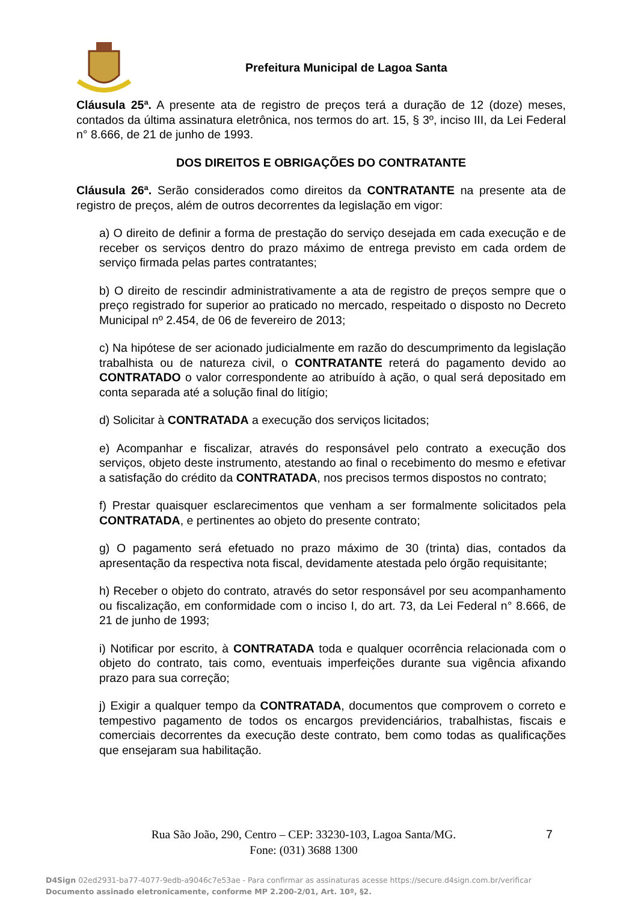Prefeitura Municipal de Lagoa Santa
Cláusula 25ª. A presente ata de registro de preços terá a duração de 12 (doze) meses, contados da última assinatura eletrônica, nos termos do art. 15, § 3º, inciso III, da Lei Federal n° 8.666, de 21 de junho de 1993.
DOS DIREITOS E OBRIGAÇÕES DO CONTRATANTE
Cláusula 26ª. Serão considerados como direitos da CONTRATANTE na presente ata de registro de preços, além de outros decorrentes da legislação em vigor:
a) O direito de definir a forma de prestação do serviço desejada em cada execução e de receber os serviços dentro do prazo máximo de entrega previsto em cada ordem de serviço firmada pelas partes contratantes;
b) O direito de rescindir administrativamente a ata de registro de preços sempre que o preço registrado for superior ao praticado no mercado, respeitado o disposto no Decreto Municipal nº 2.454, de 06 de fevereiro de 2013;
c) Na hipótese de ser acionado judicialmente em razão do descumprimento da legislação trabalhista ou de natureza civil, o CONTRATANTE reterá do pagamento devido ao CONTRATADO o valor correspondente ao atribuído à ação, o qual será depositado em conta separada até a solução final do litígio;
d) Solicitar à CONTRATADA a execução dos serviços licitados;
e) Acompanhar e fiscalizar, através do responsável pelo contrato a execução dos serviços, objeto deste instrumento, atestando ao final o recebimento do mesmo e efetivar a satisfação do crédito da CONTRATADA, nos precisos termos dispostos no contrato;
f) Prestar quaisquer esclarecimentos que venham a ser formalmente solicitados pela CONTRATADA, e pertinentes ao objeto do presente contrato;
g) O pagamento será efetuado no prazo máximo de 30 (trinta) dias, contados da apresentação da respectiva nota fiscal, devidamente atestada pelo órgão requisitante;
h) Receber o objeto do contrato, através do setor responsável por seu acompanhamento ou fiscalização, em conformidade com o inciso I, do art. 73, da Lei Federal n° 8.666, de 21 de junho de 1993;
i) Notificar por escrito, à CONTRATADA toda e qualquer ocorrência relacionada com o objeto do contrato, tais como, eventuais imperfeições durante sua vigência afixando prazo para sua correção;
j) Exigir a qualquer tempo da CONTRATADA, documentos que comprovem o correto e tempestivo pagamento de todos os encargos previdenciários, trabalhistas, fiscais e comerciais decorrentes da execução deste contrato, bem como todas as qualificações que ensejaram sua habilitação.
Rua São João, 290, Centro – CEP: 33230-103, Lagoa Santa/MG.
Fone: (031) 3688 1300
7
D4Sign 02ed2931-ba77-4077-9edb-a9046c7e53ae - Para confirmar as assinaturas acesse https://secure.d4sign.com.br/verificar
Documento assinado eletronicamente, conforme MP 2.200-2/01, Art. 10º, §2.